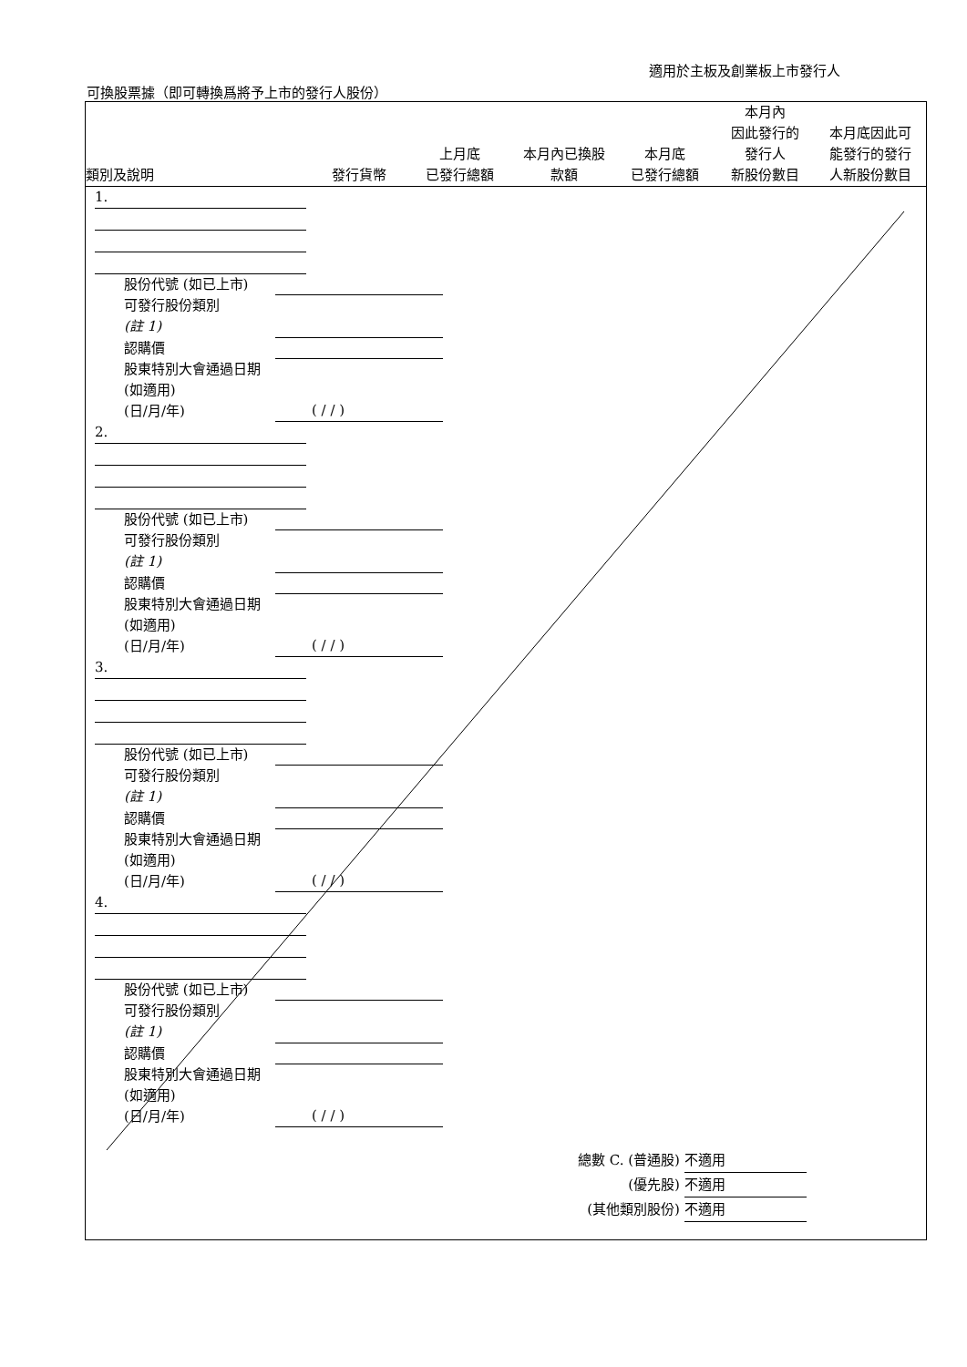適用於主板及創業板上市發行人
可換股票據（即可轉換爲將予上市的發行人股份）
| 類別及說明 | 發行貨幣 | 上月底 已發行總額 | 本月內已換股 款額 | 本月底 已發行總額 | 本月內 因此發行的 發行人 新股份數目 | 本月底因此可 能發行的發行 人新股份數目 |
| --- | --- | --- | --- | --- | --- | --- |
1.
股份代號 (如已上市)
可發行股份類別
(註 1)
認購價
股東特別大會通過日期 (如適用)
(日/月/年)
( / / )
2.
股份代號 (如已上市)
可發行股份類別
(註 1)
認購價
股東特別大會通過日期 (如適用)
(日/月/年)
( / / )
3.
股份代號 (如已上市)
可發行股份類別
(註 1)
認購價
股東特別大會通過日期 (如適用)
(日/月/年)
( / / )
4.
股份代號 (如已上市)
可發行股份類別
(註 1)
認購價
股東特別大會通過日期 (如適用)
(日/月/年)
( / / )
總數 C. (普通股) 不適用
(優先股) 不適用
(其他類別股份) 不適用